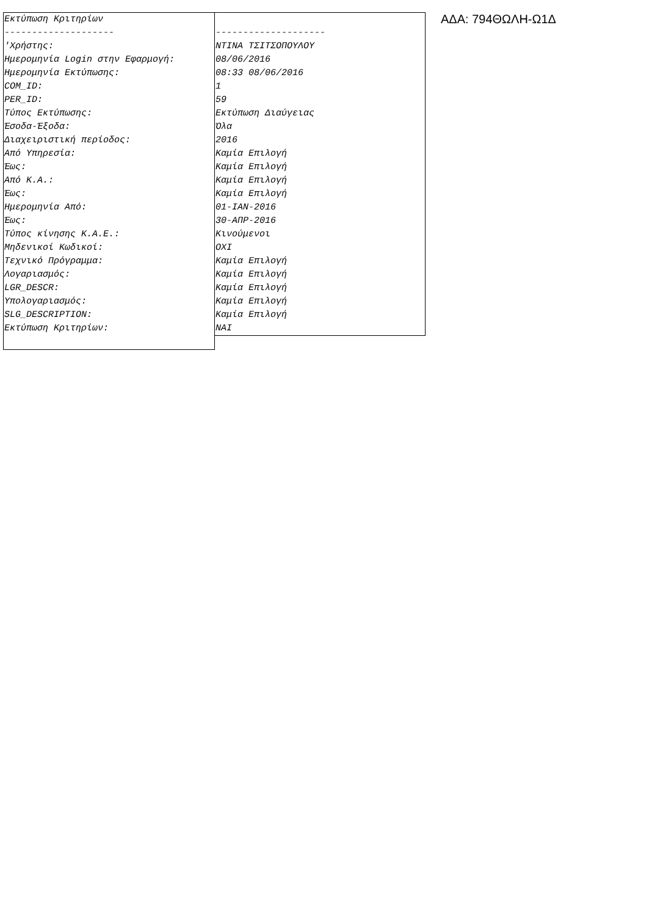| Εκτύπωση Κριτηρίων | |
| -------------------- | -------------------- |
| 'Χρήστης: | ΝΤΙΝΑ ΤΣΙΤΣΟΠΟΥΛΟΥ |
| Ημερομηνία Login στην Εφαρμογή: | 08/06/2016 |
| Ημερομηνία Εκτύπωσης: | 08:33 08/06/2016 |
| COM_ID: | 1 |
| PER_ID: | 59 |
| Τύπος Εκτύπωσης: | Εκτύπωση Διαύγειας |
| Έσοδα-Έξοδα: | Όλα |
| Διαχειριστική περίοδος: | 2016 |
| Από Υπηρεσία: | Καμία Επιλογή |
| Έως: | Καμία Επιλογή |
| Από Κ.Α.: | Καμία Επιλογή |
| Έως: | Καμία Επιλογή |
| Ημερομηνία Από: | 01-ΙΑΝ-2016 |
| Έως: | 30-ΑΠΡ-2016 |
| Τύπος κίνησης Κ.Α.Ε.: | Κινούμενοι |
| Μηδενικοί Κωδικοί: | ΟΧΙ |
| Τεχνικό Πρόγραμμα: | Καμία Επιλογή |
| Λογαριασμός: | Καμία Επιλογή |
| LGR_DESCR: | Καμία Επιλογή |
| Υπολογαριασμός: | Καμία Επιλογή |
| SLG_DESCRIPTION: | Καμία Επιλογή |
| Εκτύπωση Κριτηρίων: | ΝΑΙ |
ΑΔΑ: 794ΘΩΛΗ-Ω1Δ